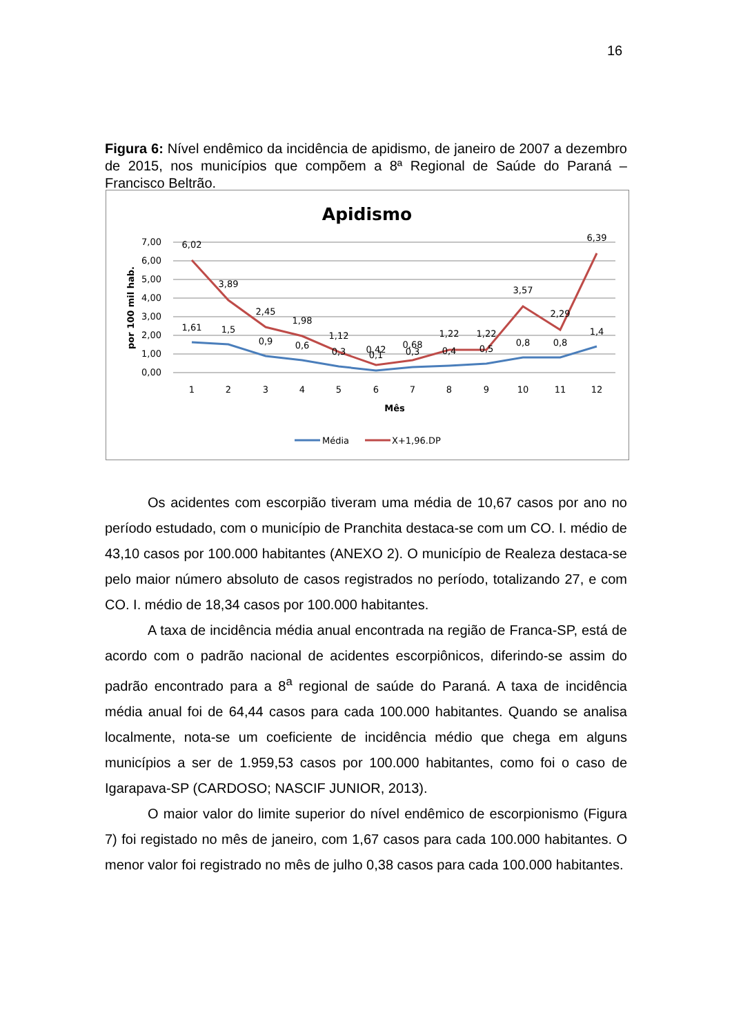16
Figura 6: Nível endêmico da incidência de apidismo, de janeiro de 2007 a dezembro de 2015, nos municípios que compõem a 8ª Regional de Saúde do Paraná – Francisco Beltrão.
Apidismo
7,00
6,00
5,00
4,00
3,00
2,00
1,00
0,00
por 100 mil hab.
1
2
3
4
5
6
7
8
9
10
11
12
Mês
6,02
3,89
2,45
1,98
1,12
0,42
0,68
1,22
1,22
3,57
2,29
6,39
1,61
1,5
0,9
0,6
0,3
0,1
0,3
0,4
0,5
0,8
0,8
1,4
Média
X+1,96.DP
Os acidentes com escorpião tiveram uma média de 10,67 casos por ano no período estudado, com o município de Pranchita destaca-se com um CO. I. médio de 43,10 casos por 100.000 habitantes (ANEXO 2). O município de Realeza destaca-se pelo maior número absoluto de casos registrados no período, totalizando 27, e com CO. I. médio de 18,34 casos por 100.000 habitantes.
A taxa de incidência média anual encontrada na região de Franca-SP, está de acordo com o padrão nacional de acidentes escorpiônicos, diferindo-se assim do padrão encontrado para a 8<sup>a</sup> regional de saúde do Paraná. A taxa de incidência média anual foi de 64,44 casos para cada 100.000 habitantes. Quando se analisa localmente, nota-se um coeficiente de incidência médio que chega em alguns municípios a ser de 1.959,53 casos por 100.000 habitantes, como foi o caso de Igarapava-SP (CARDOSO; NASCIF JUNIOR, 2013).
O maior valor do limite superior do nível endêmico de escorpionismo (Figura 7) foi registado no mês de janeiro, com 1,67 casos para cada 100.000 habitantes. O menor valor foi registrado no mês de julho 0,38 casos para cada 100.000 habitantes.